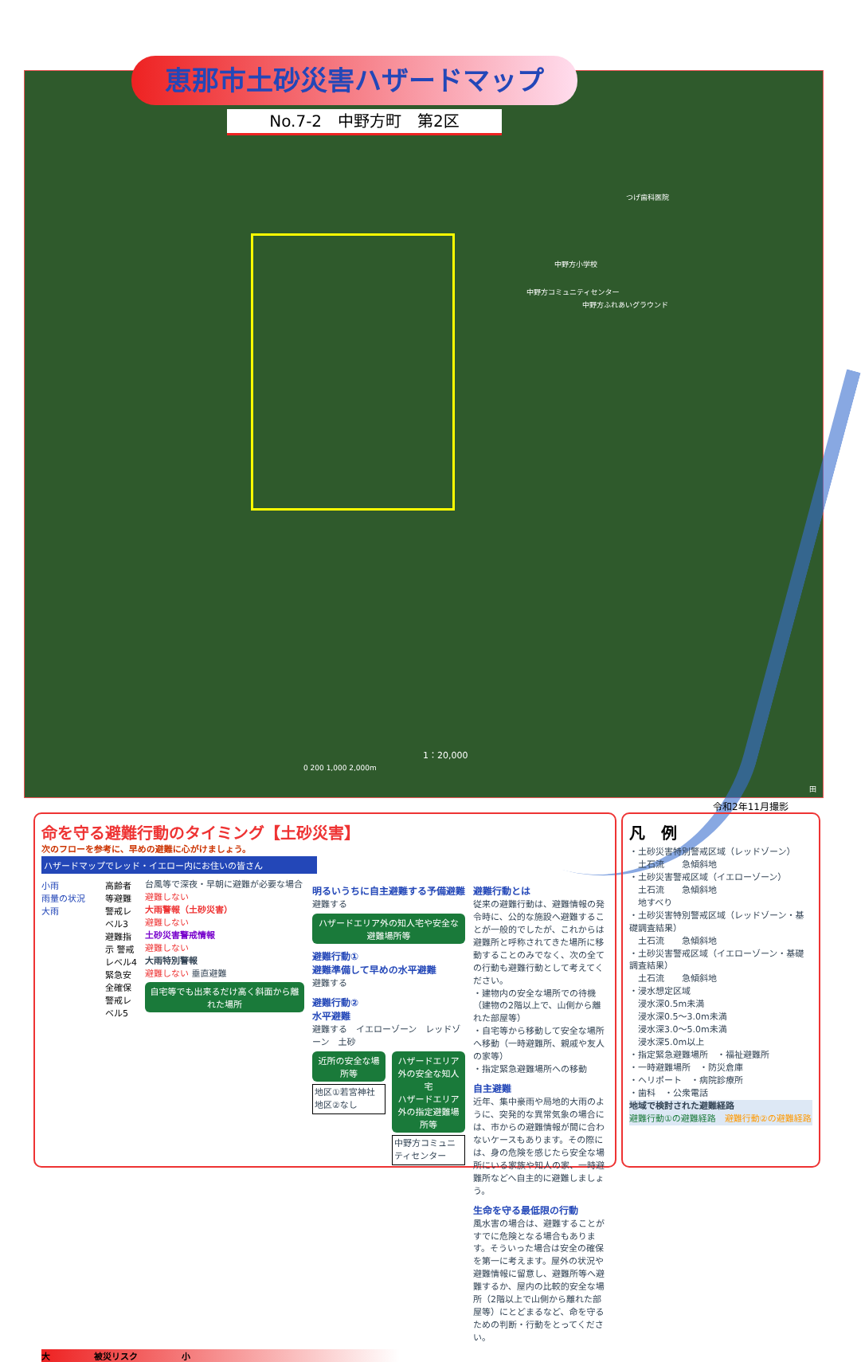つげ歯科医院
中野方小学校
中野方コミュニティセンター
中野方ふれあいグラウンド
1：20,000
0 200 1,000 2,000m
田
恵那市土砂災害ハザードマップ
No.7-2　中野方町　第2区
令和2年11月撮影
命を守る避難行動のタイミング【土砂災害】
次のフローを参考に、早めの避難に心がけましょう。
ハザードマップでレッド・イエロー内にお住いの皆さん
小雨
雨量の状況
大雨
高齢者等避難 警戒レベル3
避難指示 警戒レベル4
緊急安全確保 警戒レベル5
台風等で深夜・早朝に避難が必要な場合
避難しない
大雨警報（土砂災害）
避難しない
土砂災害警戒情報
避難しない
大雨特別警報
避難しない 垂直避難
自宅等でも出来るだけ高く斜面から離れた場所
明るいうちに自主避難する予備避難
避難する
ハザードエリア外の知人宅や安全な避難場所等
避難行動①
避難準備して早めの水平避難
避難する
避難行動②
水平避難
避難する　イエローゾーン　レッドゾーン　土砂
近所の安全な場所等
地区①若宮神社
地区②なし
ハザードエリア外の安全な知人宅
ハザードエリア外の指定避難場所等
中野方コミュニティセンター
避難行動とは
従来の避難行動は、避難情報の発令時に、公的な施設へ避難することが一般的でしたが、これからは避難所と呼称されてきた場所に移動することのみでなく、次の全ての行動も避難行動として考えてください。
・建物内の安全な場所での待機（建物の2階以上で、山側から離れた部屋等）
・自宅等から移動して安全な場所へ移動（一時避難所、親戚や友人の家等）
・指定緊急避難場所への移動
自主避難
近年、集中豪雨や局地的大雨のように、突発的な異常気象の場合には、市からの避難情報が間に合わないケースもあります。その際には、身の危険を感じたら安全な場所にいる家族や知人の家、一時避難所などへ自主的に避難しましょう。
生命を守る最低限の行動
風水害の場合は、避難することがすでに危険となる場合もあります。そういった場合は安全の確保を第一に考えます。屋外の状況や避難情報に留意し、避難所等へ避難するか、屋内の比較的安全な場所（2階以上で山側から離れた部屋等）にとどまるなど、命を守るための判断・行動をとってください。
大　　　　　被災リスク　　　　　小
凡　例
・土砂災害特別警戒区域（レッドゾーン）
　土石流　　急傾斜地
・土砂災害警戒区域（イエローゾーン）
　土石流　　急傾斜地
　地すべり
・土砂災害特別警戒区域（レッドゾーン・基礎調査結果）
　土石流　　急傾斜地
・土砂災害警戒区域（イエローゾーン・基礎調査結果）
　土石流　　急傾斜地
・浸水想定区域
　浸水深0.5m未満
　浸水深0.5～3.0m未満
　浸水深3.0～5.0m未満
　浸水深5.0m以上
・指定緊急避難場所　・福祉避難所
・一時避難場所　・防災倉庫
・ヘリポート　・病院診療所
・歯科　・公衆電話
地域で検討された避難経路
避難行動①の避難経路　避難行動②の避難経路